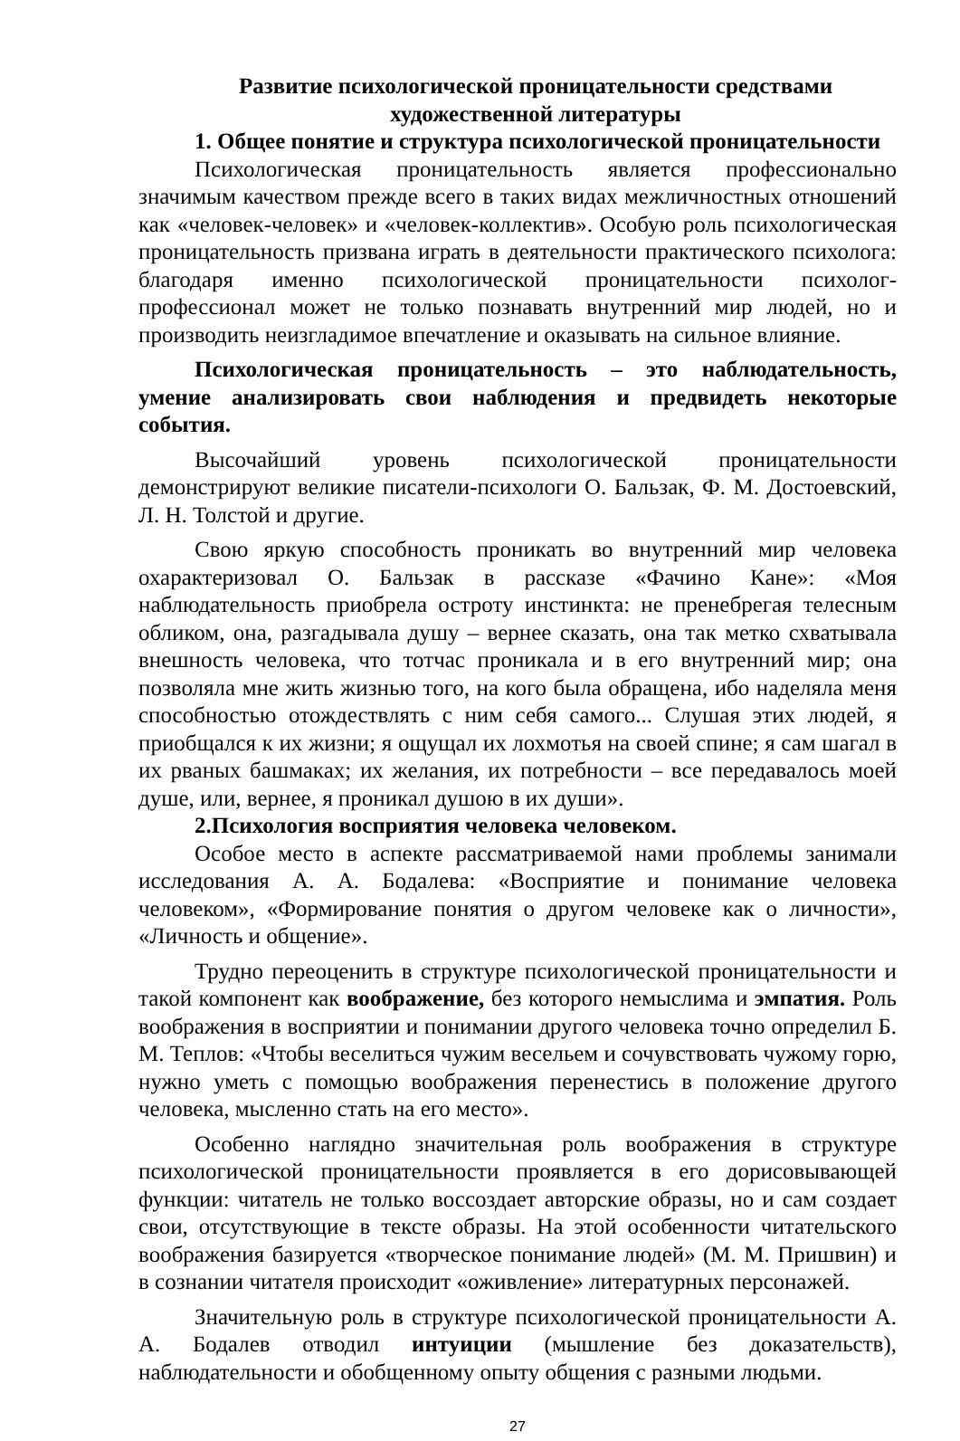Развитие психологической проницательности средствами художественной литературы
1. Общее понятие и структура психологической проницательности
Психологическая проницательность является профессионально значимым качеством прежде всего в таких видах межличностных отношений как «человек-человек» и «человек-коллектив». Особую роль психологическая проницательность призвана играть в деятельности практического психолога: благодаря именно психологической проницательности психолог-профессионал может не только познавать внутренний мир людей, но и производить неизгладимое впечатление и оказывать на сильное влияние.
Психологическая проницательность – это наблюдательность, умение анализировать свои наблюдения и предвидеть некоторые события.
Высочайший уровень психологической проницательности демонстрируют великие писатели-психологи О. Бальзак, Ф. М. Достоевский, Л. Н. Толстой и другие.
Свою яркую способность проникать во внутренний мир человека охарактеризовал О. Бальзак в рассказе «Фачино Кане»: «Моя наблюдательность приобрела остроту инстинкта: не пренебрегая телесным обликом, она, разгадывала душу – вернее сказать, она так метко схватывала внешность человека, что тотчас проникала и в его внутренний мир; она позволяла мне жить жизнью того, на кого была обращена, ибо наделяла меня способностью отождествлять с ним себя самого... Слушая этих людей, я приобщался к их жизни; я ощущал их лохмотья на своей спине; я сам шагал в их рваных башмаках; их желания, их потребности – все передавалось моей душе, или, вернее, я проникал душою в их души».
2.Психология восприятия человека человеком.
Особое место в аспекте рассматриваемой нами проблемы занимали исследования А. А. Бодалева: «Восприятие и понимание человека человеком», «Формирование понятия о другом человеке как о личности», «Личность и общение».
Трудно переоценить в структуре психологической проницательности и такой компонент как воображение, без которого немыслима и эмпатия. Роль воображения в восприятии и понимании другого человека точно определил Б. М. Теплов: «Чтобы веселиться чужим весельем и сочувствовать чужому горю, нужно уметь с помощью воображения перенестись в положение другого человека, мысленно стать на его место».
Особенно наглядно значительная роль воображения в структуре психологической проницательности проявляется в его дорисовывающей функции: читатель не только воссоздает авторские образы, но и сам создает свои, отсутствующие в тексте образы. На этой особенности читательского воображения базируется «творческое понимание людей» (М. М. Пришвин) и в сознании читателя происходит «оживление» литературных персонажей.
Значительную роль в структуре психологической проницательности А. А. Бодалев отводил интуиции (мышление без доказательств), наблюдательности и обобщенному опыту общения с разными людьми.
27